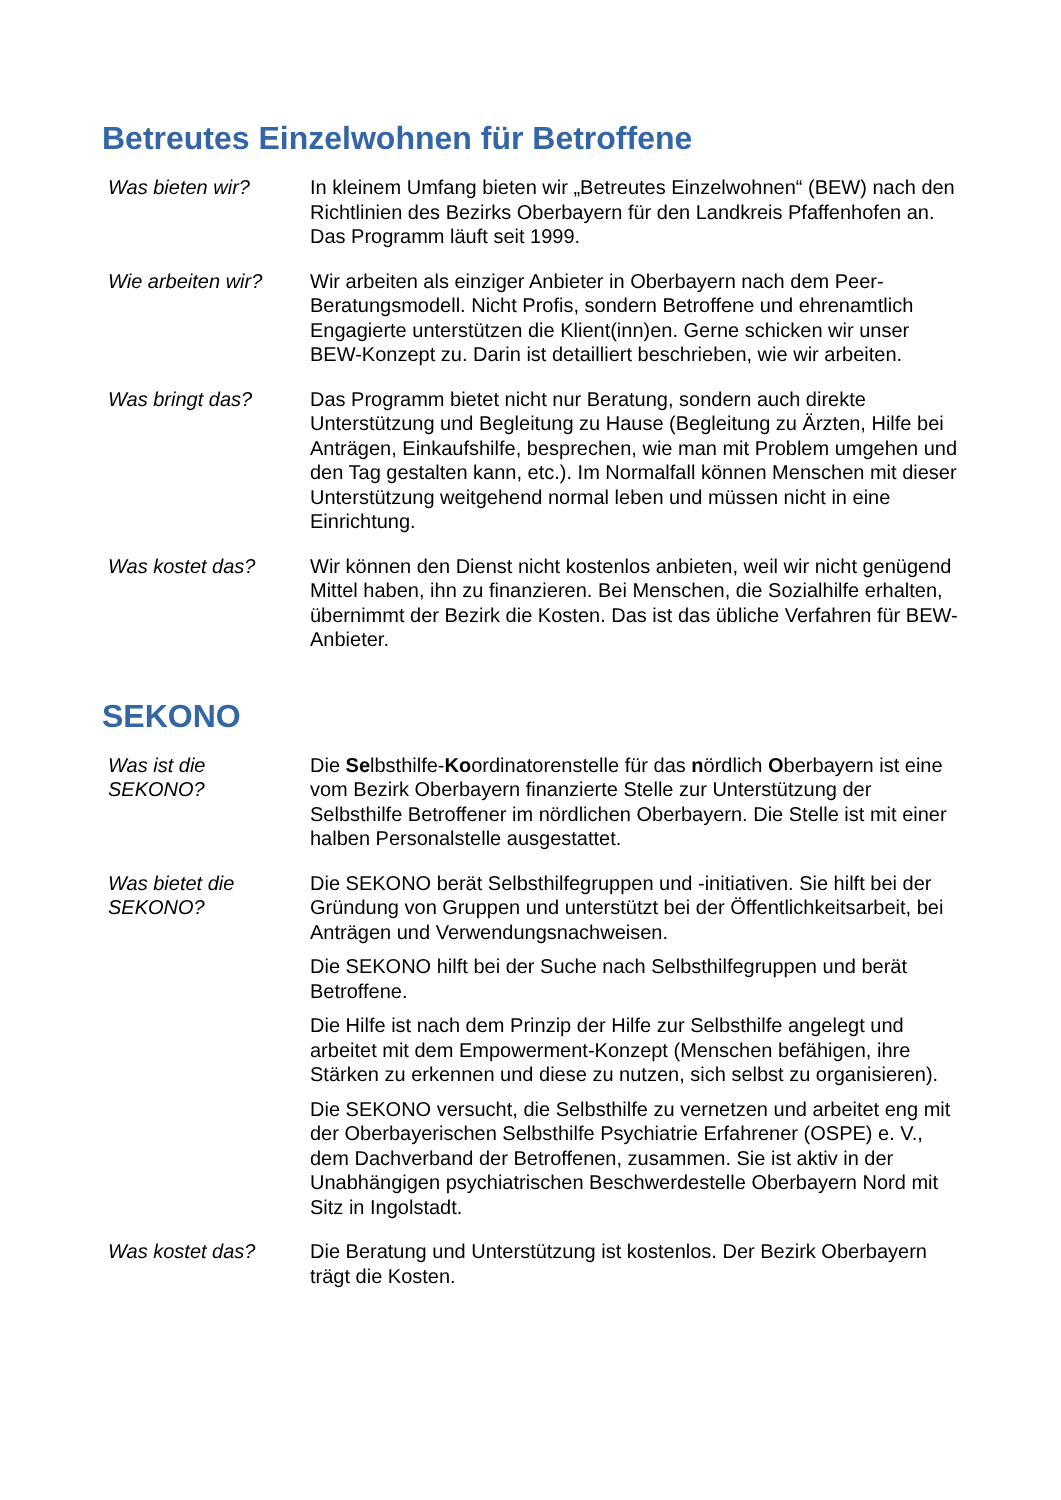Betreutes Einzelwohnen für Betroffene
Was bieten wir? In kleinem Umfang bieten wir „Betreutes Einzelwohnen“ (BEW) nach den Richtlinien des Bezirks Oberbayern für den Landkreis Pfaffenhofen an. Das Programm läuft seit 1999.
Wie arbeiten wir?
Wir arbeiten als einziger Anbieter in Oberbayern nach dem Peer-Beratungsmodell. Nicht Profis, sondern Betroffene und ehrenamtlich Engagierte unterstützen die Klient(inn)en. Gerne schicken wir unser BEW-Konzept zu. Darin ist detailliert beschrieben, wie wir arbeiten.
Was bringt das? Das Programm bietet nicht nur Beratung, sondern auch direkte Unterstützung und Begleitung zu Hause (Begleitung zu Ärzten, Hilfe bei Anträgen, Einkaufshilfe, besprechen, wie man mit Problem umgehen und den Tag gestalten kann, etc.). Im Normalfall können Menschen mit dieser Unterstützung weitgehend normal leben und müssen nicht in eine Einrichtung.
Was kostet das? Wir können den Dienst nicht kostenlos anbieten, weil wir nicht genügend Mittel haben, ihn zu finanzieren. Bei Menschen, die Sozialhilfe erhalten, übernimmt der Bezirk die Kosten. Das ist das übliche Verfahren für BEW-Anbieter.
SEKONO
Was ist die
SEKONO?
Die Selbsthilfe-Koordinatorenstelle für das nördlich Oberbayern ist eine vom Bezirk Oberbayern finanzierte Stelle zur Unterstützung der Selbsthilfe Betroffener im nördlichen Oberbayern. Die Stelle ist mit einer halben Personalstelle ausgestattet.
Was bietet die
SEKONO?
Die SEKONO berät Selbsthilfegruppen und -initiativen. Sie hilft bei der Gründung von Gruppen und unterstützt bei der Öffentlichkeitsarbeit, bei Anträgen und Verwendungsnachweisen.
Die SEKONO hilft bei der Suche nach Selbsthilfegruppen und berät Betroffene.
Die Hilfe ist nach dem Prinzip der Hilfe zur Selbsthilfe angelegt und arbeitet mit dem Empowerment-Konzept (Menschen befähigen, ihre Stärken zu erkennen und diese zu nutzen, sich selbst zu organisieren).
Die SEKONO versucht, die Selbsthilfe zu vernetzen und arbeitet eng mit der Oberbayerischen Selbsthilfe Psychiatrie Erfahrener (OSPE) e. V., dem Dachverband der Betroffenen, zusammen. Sie ist aktiv in der Unabhängigen psychiatrischen Beschwerdestelle Oberbayern Nord mit Sitz in Ingolstadt.
Was kostet das? Die Beratung und Unterstützung ist kostenlos. Der Bezirk Oberbayern trägt die Kosten.